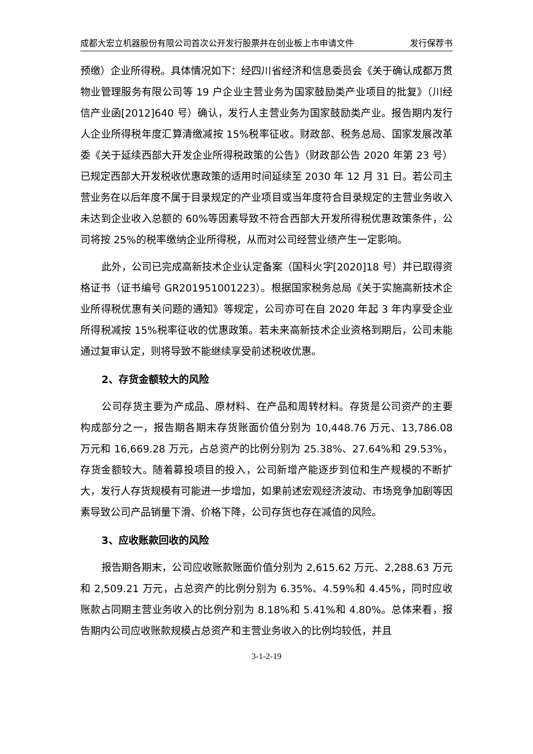成都大宏立机器股份有限公司首次公开发行股票并在创业板上市申请文件 发行保荐书
预缴）企业所得税。具体情况如下：经四川省经济和信息委员会《关于确认成都万贯物业管理服务有限公司等 19 户企业主营业务为国家鼓励类产业项目的批复》（川经信产业函[2012]640 号）确认，发行人主营业务为国家鼓励类产业。报告期内发行人企业所得税年度汇算清缴减按 15%税率征收。财政部、税务总局、国家发展改革委《关于延续西部大开发企业所得税政策的公告》（财政部公告 2020 年第 23 号）已规定西部大开发税收优惠政策的适用时间延续至 2030 年 12 月 31 日。若公司主营业务在以后年度不属于目录规定的产业项目或当年度符合目录规定的主营业务收入未达到企业收入总额的 60%等因素导致不符合西部大开发所得税优惠政策条件，公司将按 25%的税率缴纳企业所得税，从而对公司经营业绩产生一定影响。
此外，公司已完成高新技术企业认定备案（国科火字[2020]18 号）并已取得资格证书（证书编号 GR201951001223）。根据国家税务总局《关于实施高新技术企业所得税优惠有关问题的通知》等规定，公司亦可在自 2020 年起 3 年内享受企业所得税减按 15%税率征收的优惠政策。若未来高新技术企业资格到期后，公司未能通过复审认定，则将导致不能继续享受前述税收优惠。
2、存货金额较大的风险
公司存货主要为产成品、原材料、在产品和周转材料。存货是公司资产的主要构成部分之一，报告期各期末存货账面价值分别为 10,448.76 万元、13,786.08 万元和 16,669.28 万元，占总资产的比例分别为 25.38%、27.64%和 29.53%，存货金额较大。随着募投项目的投入，公司新增产能逐步到位和生产规模的不断扩大，发行人存货规模有可能进一步增加，如果前述宏观经济波动、市场竞争加剧等因素导致公司产品销量下滑、价格下降，公司存货也存在减值的风险。
3、应收账款回收的风险
报告期各期末，公司应收账款账面价值分别为 2,615.62 万元、2,288.63 万元和 2,509.21 万元，占总资产的比例分别为 6.35%、4.59%和 4.45%，同时应收账款占同期主营业务收入的比例分别为 8.18%和 5.41%和 4.80%。总体来看，报告期内公司应收账款规模占总资产和主营业务收入的比例均较低，并且
3-1-2-19